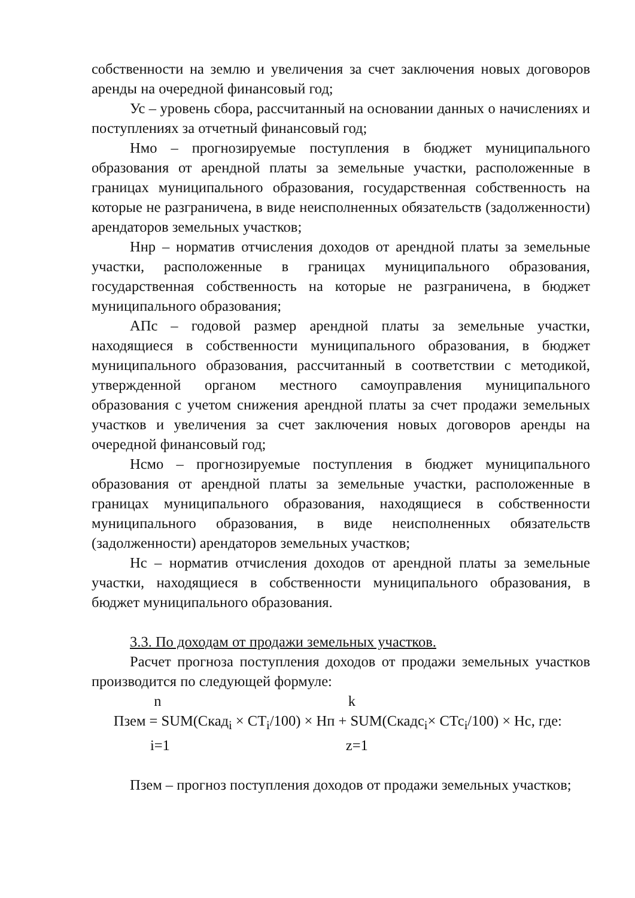собственности на землю и увеличения за счет заключения новых договоров аренды на очередной финансовый год;
Ус – уровень сбора, рассчитанный на основании данных о начислениях и поступлениях за отчетный финансовый год;
Нмо – прогнозируемые поступления в бюджет муниципального образования от арендной платы за земельные участки, расположенные в границах муниципального образования, государственная собственность на которые не разграничена, в виде неисполненных обязательств (задолженности) арендаторов земельных участков;
Ннр – норматив отчисления доходов от арендной платы за земельные участки, расположенные в границах муниципального образования, государственная собственность на которые не разграничена, в бюджет муниципального образования;
АПс – годовой размер арендной платы за земельные участки, находящиеся в собственности муниципального образования, в бюджет муниципального образования, рассчитанный в соответствии с методикой, утвержденной органом местного самоуправления муниципального образования с учетом снижения арендной платы за счет продажи земельных участков и увеличения за счет заключения новых договоров аренды на очередной финансовый год;
Нсмо – прогнозируемые поступления в бюджет муниципального образования от арендной платы за земельные участки, расположенные в границах муниципального образования, находящиеся в собственности муниципального образования, в виде неисполненных обязательств (задолженности) арендаторов земельных участков;
Нс – норматив отчисления доходов от арендной платы за земельные участки, находящиеся в собственности муниципального образования, в бюджет муниципального образования.
3.3. По доходам от продажи земельных участков.
Расчет прогноза поступления доходов от продажи земельных участков производится по следующей формуле:
n k
Пзем = SUM(Скад<sub>i</sub> × СТ<sub>i</sub>/100) × Нп + SUM(Скадс<sub>i</sub>× СТс<sub>i</sub>/100) × Нс, где:
i=1 z=1
Пзем – прогноз поступления доходов от продажи земельных участков;